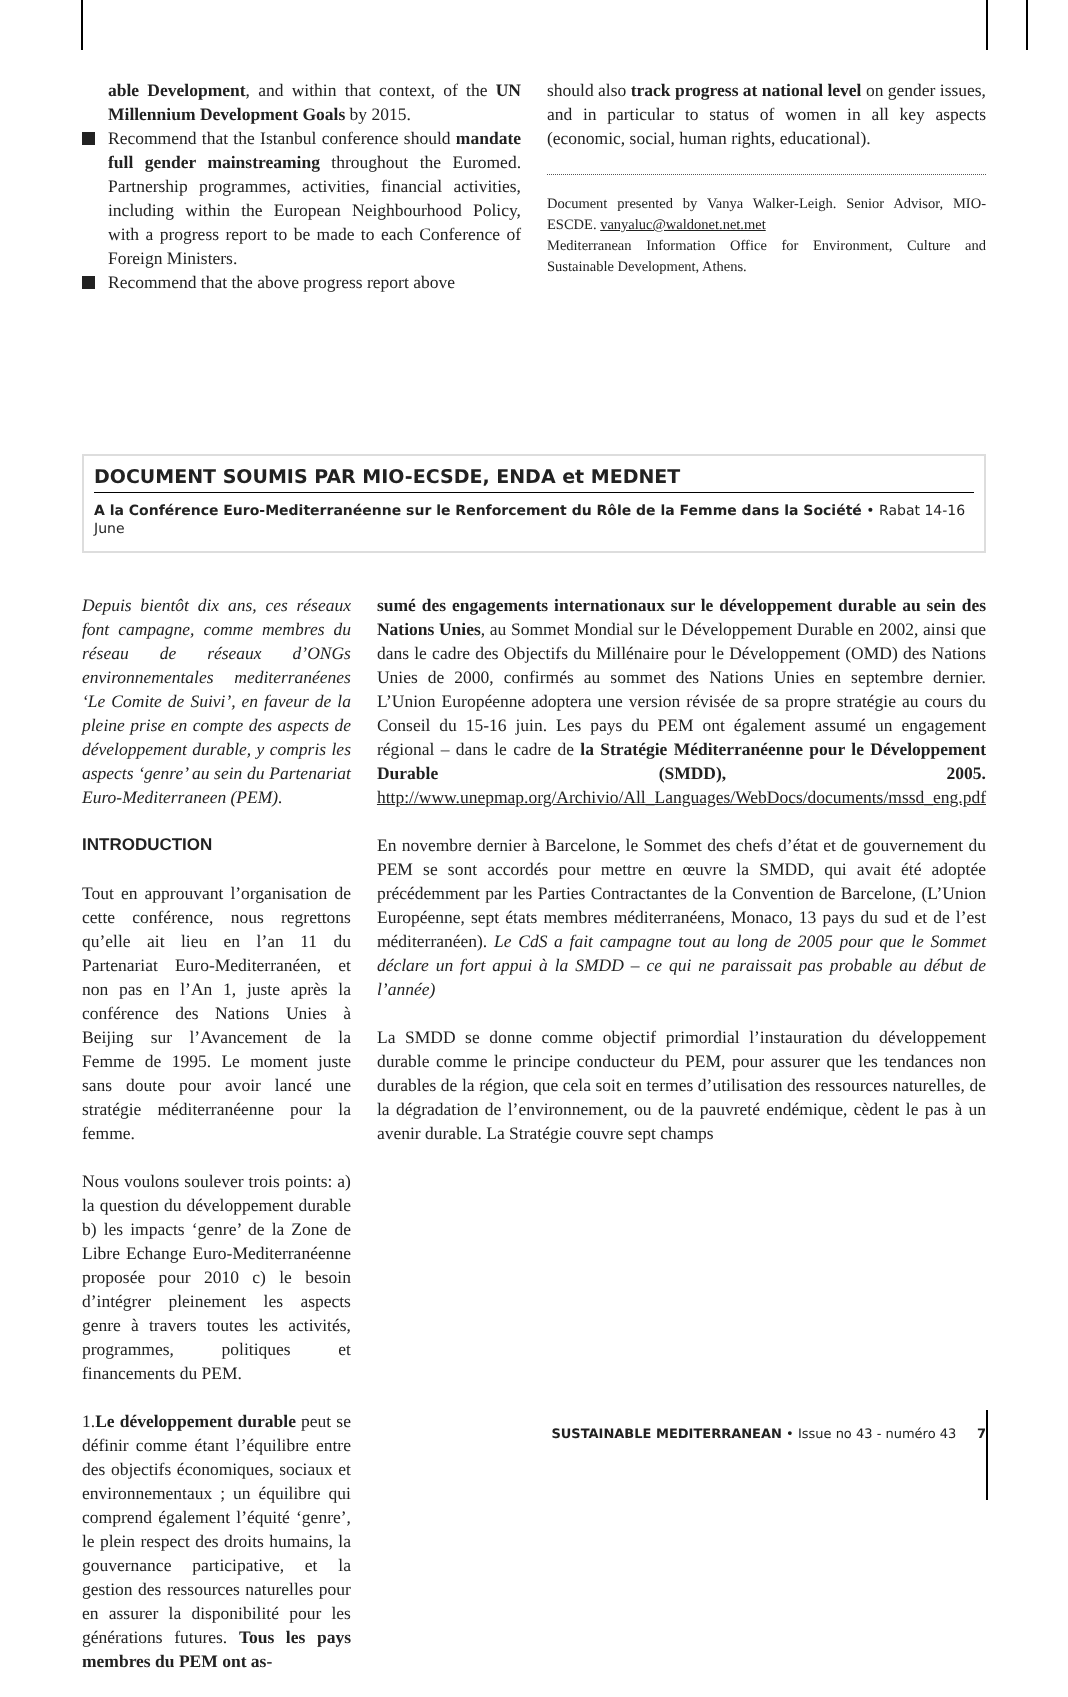able Development, and within that context, of the UN Millennium Development Goals by 2015.
Recommend that the Istanbul conference should mandate full gender mainstreaming throughout the Euromed. Partnership programmes, activities, financial activities, including within the European Neighbourhood Policy, with a progress report to be made to each Conference of Foreign Ministers.
Recommend that the above progress report above
should also track progress at national level on gender issues, and in particular to status of women in all key aspects (economic, social, human rights, educational).
Document presented by Vanya Walker-Leigh. Senior Advisor, MIO-ESCDE. vanyaluc@waldonet.net.met
Mediterranean Information Office for Environment, Culture and Sustainable Development, Athens.
DOCUMENT SOUMIS PAR MIO-ECSDE, ENDA et MEDNET
A la Conférence Euro-Mediterranéenne sur le Renforcement du Rôle de la Femme dans la Société • Rabat 14-16 June
Depuis bientôt dix ans, ces réseaux font campagne, comme membres du réseau de réseaux d’ONGs environnementales mediterranéenes ‘Le Comite de Suivi’, en faveur de la pleine prise en compte des aspects de développement durable, y compris les aspects ‘genre’ au sein du Partenariat Euro-Mediterraneen (PEM).
INTRODUCTION
Tout en approuvant l’organisation de cette conférence, nous regrettons qu’elle ait lieu en l’an 11 du Partenariat Euro-Mediterranéen, et non pas en l’An 1, juste après la conférence des Nations Unies à Beijing sur l’Avancement de la Femme de 1995. Le moment juste sans doute pour avoir lancé une stratégie méditerranéenne pour la femme.
Nous voulons soulever trois points: a) la question du développement durable b) les impacts ‘genre’ de la Zone de Libre Echange Euro-Mediterranéenne proposée pour 2010 c) le besoin d’intégrer pleinement les aspects genre à travers toutes les activités, programmes, politiques et financements du PEM.
1.Le développement durable peut se définir comme étant l’équilibre entre des objectifs économiques, sociaux et environnementaux ; un équilibre qui comprend également l’équité ‘genre’, le plein respect des droits humains, la gouvernance participative, et la gestion des ressources naturelles pour en assurer la disponibilité pour les générations futures. Tous les pays membres du PEM ont as-
sumé des engagements internationaux sur le développement durable au sein des Nations Unies, au Sommet Mondial sur le Développement Durable en 2002, ainsi que dans le cadre des Objectifs du Millénaire pour le Développement (OMD) des Nations Unies de 2000, confirmés au sommet des Nations Unies en septembre dernier. L’Union Européenne adoptera une version révisée de sa propre stratégie au cours du Conseil du 15-16 juin. Les pays du PEM ont également assumé un engagement régional – dans le cadre de la Stratégie Méditerranéenne pour le Développement Durable (SMDD), 2005. http://www.unepmap.org/Archivio/All_Languages/WebDocs/documents/mssd_eng.pdf
En novembre dernier à Barcelone, le Sommet des chefs d’état et de gouvernement du PEM se sont accordés pour mettre en œuvre la SMDD, qui avait été adoptée précédemment par les Parties Contractantes de la Convention de Barcelone, (L’Union Européenne, sept états membres méditerranéens, Monaco, 13 pays du sud et de l’est méditerranéen). Le CdS a fait campagne tout au long de 2005 pour que le Sommet déclare un fort appui à la SMDD – ce qui ne paraissait pas probable au début de l’année)
La SMDD se donne comme objectif primordial l’instauration du développement durable comme le principe conducteur du PEM, pour assurer que les tendances non durables de la région, que cela soit en termes d’utilisation des ressources naturelles, de la dégradation de l’environnement, ou de la pauvreté endémique, cèdent le pas à un avenir durable. La Stratégie couvre sept champs
SUSTAINABLE MEDITERRANEAN • Issue no 43 - numéro 43 7